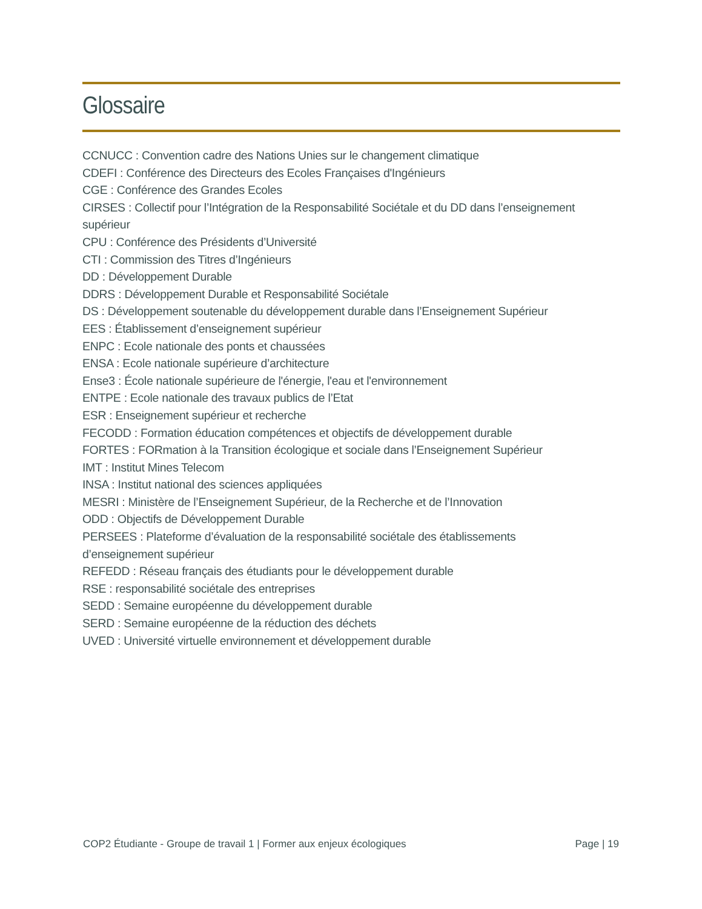Glossaire
CCNUCC : Convention cadre des Nations Unies sur le changement climatique
CDEFI : Conférence des Directeurs des Ecoles Françaises d'Ingénieurs
CGE : Conférence des Grandes Ecoles
CIRSES : Collectif pour l’Intégration de la Responsabilité Sociétale et du DD dans l’enseignement supérieur
CPU : Conférence des Présidents d’Université
CTI : Commission des Titres d’Ingénieurs
DD : Développement Durable
DDRS : Développement Durable et Responsabilité Sociétale
DS : Développement soutenable du développement durable dans l’Enseignement Supérieur
EES : Établissement d’enseignement supérieur
ENPC : Ecole nationale des ponts et chaussées
ENSA : Ecole nationale supérieure d’architecture
Ense3 : École nationale supérieure de l'énergie, l'eau et l'environnement
ENTPE : Ecole nationale des travaux publics de l’Etat
ESR : Enseignement supérieur et recherche
FECODD : Formation éducation compétences et objectifs de développement durable
FORTES : FORmation à la Transition écologique et sociale dans l’Enseignement Supérieur
IMT : Institut Mines Telecom
INSA : Institut national des sciences appliquées
MESRI : Ministère de l’Enseignement Supérieur, de la Recherche et de l’Innovation
ODD : Objectifs de Développement Durable
PERSEES : Plateforme d’évaluation de la responsabilité sociétale des établissements
d’enseignement supérieur
REFEDD : Réseau français des étudiants pour le développement durable
RSE : responsabilité sociétale des entreprises
SEDD : Semaine européenne du développement durable
SERD : Semaine européenne de la réduction des déchets
UVED : Université virtuelle environnement et développement durable
COP2 Étudiante - Groupe de travail 1 | Former aux enjeux écologiques Page | 19